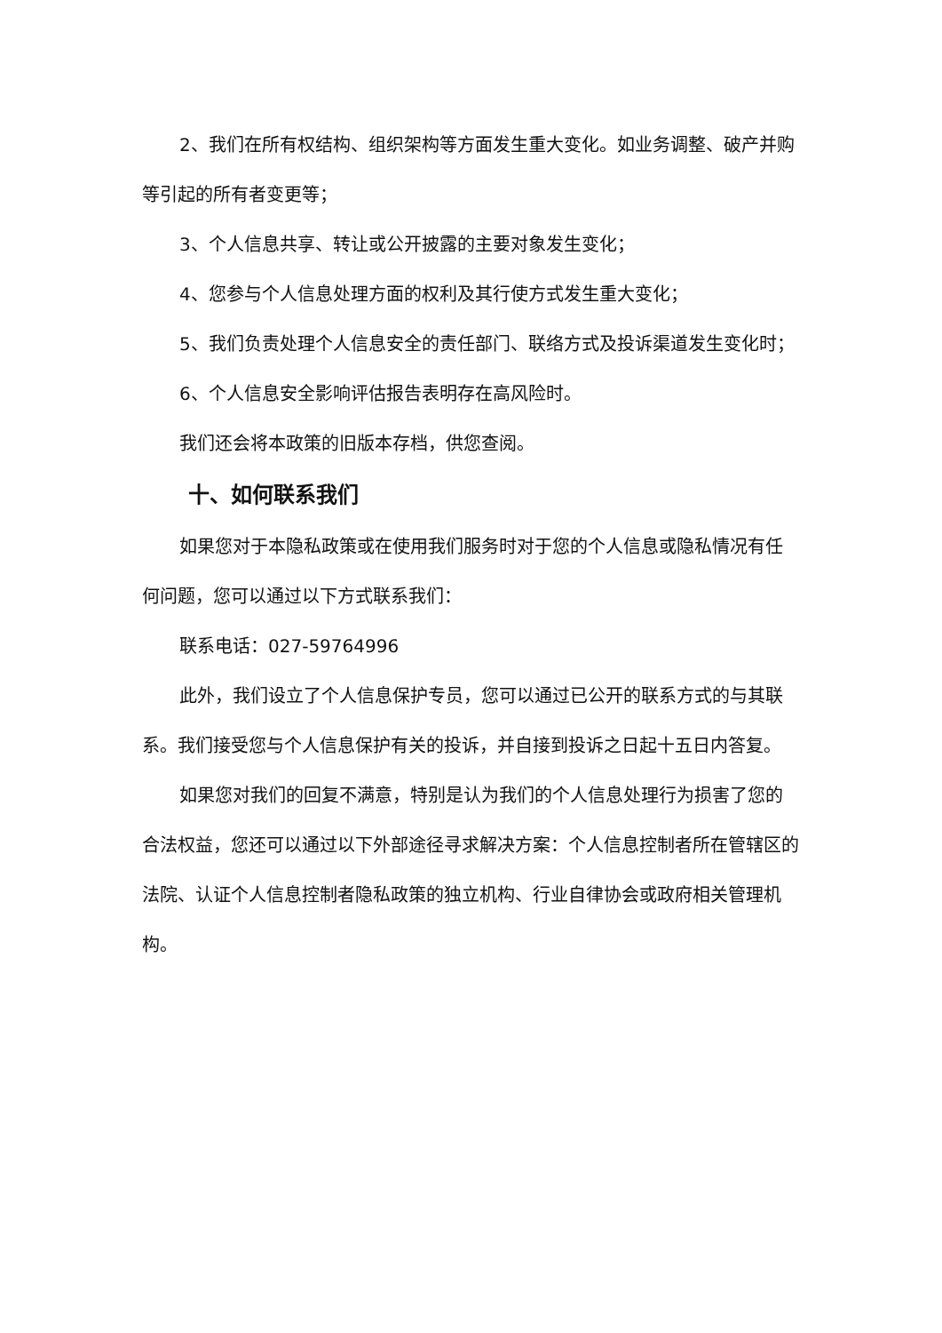2、我们在所有权结构、组织架构等方面发生重大变化。如业务调整、破产并购等引起的所有者变更等；
3、个人信息共享、转让或公开披露的主要对象发生变化；
4、您参与个人信息处理方面的权利及其行使方式发生重大变化；
5、我们负责处理个人信息安全的责任部门、联络方式及投诉渠道发生变化时；
6、个人信息安全影响评估报告表明存在高风险时。
我们还会将本政策的旧版本存档，供您查阅。
十、如何联系我们
如果您对于本隐私政策或在使用我们服务时对于您的个人信息或隐私情况有任何问题，您可以通过以下方式联系我们：
联系电话：027-59764996
此外，我们设立了个人信息保护专员，您可以通过已公开的联系方式的与其联系。我们接受您与个人信息保护有关的投诉，并自接到投诉之日起十五日内答复。
如果您对我们的回复不满意，特别是认为我们的个人信息处理行为损害了您的合法权益，您还可以通过以下外部途径寻求解决方案：个人信息控制者所在管辖区的法院、认证个人信息控制者隐私政策的独立机构、行业自律协会或政府相关管理机构。